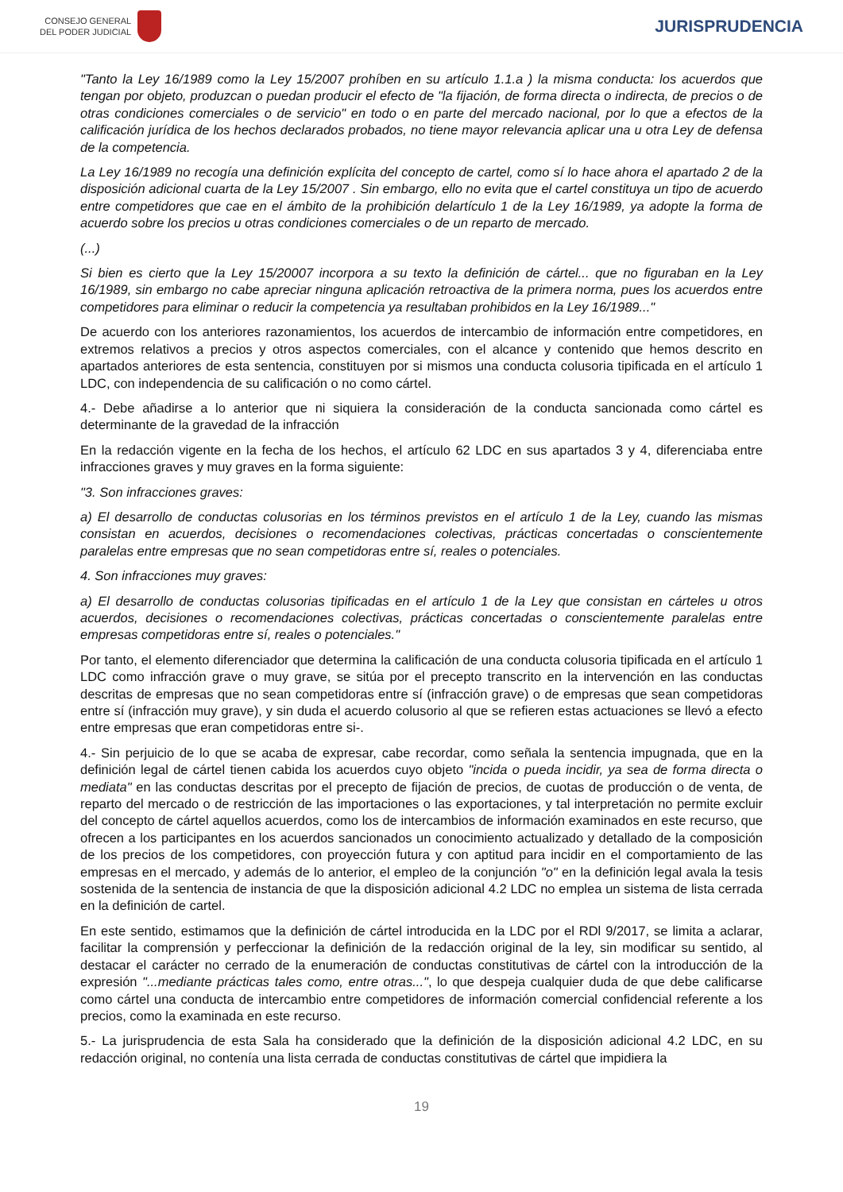CONSEJO GENERAL
DEL PODER JUDICIAL
JURISPRUDENCIA
"Tanto la Ley 16/1989 como la Ley 15/2007 prohíben en su artículo 1.1.a ) la misma conducta: los acuerdos que tengan por objeto, produzcan o puedan producir el efecto de "la fijación, de forma directa o indirecta, de precios o de otras condiciones comerciales o de servicio" en todo o en parte del mercado nacional, por lo que a efectos de la calificación jurídica de los hechos declarados probados, no tiene mayor relevancia aplicar una u otra Ley de defensa de la competencia.
La Ley 16/1989 no recogía una definición explícita del concepto de cartel, como sí lo hace ahora el apartado 2 de la disposición adicional cuarta de la Ley 15/2007 . Sin embargo, ello no evita que el cartel constituya un tipo de acuerdo entre competidores que cae en el ámbito de la prohibición delartículo 1 de la Ley 16/1989, ya adopte la forma de acuerdo sobre los precios u otras condiciones comerciales o de un reparto de mercado.
(...)
Si bien es cierto que la Ley 15/20007 incorpora a su texto la definición de cártel... que no figuraban en la Ley 16/1989, sin embargo no cabe apreciar ninguna aplicación retroactiva de la primera norma, pues los acuerdos entre competidores para eliminar o reducir la competencia ya resultaban prohibidos en la Ley 16/1989..."
De acuerdo con los anteriores razonamientos, los acuerdos de intercambio de información entre competidores, en extremos relativos a precios y otros aspectos comerciales, con el alcance y contenido que hemos descrito en apartados anteriores de esta sentencia, constituyen por si mismos una conducta colusoria tipificada en el artículo 1 LDC, con independencia de su calificación o no como cártel.
4.- Debe añadirse a lo anterior que ni siquiera la consideración de la conducta sancionada como cártel es determinante de la gravedad de la infracción
En la redacción vigente en la fecha de los hechos, el artículo 62 LDC en sus apartados 3 y 4, diferenciaba entre infracciones graves y muy graves en la forma siguiente:
"3. Son infracciones graves:
a) El desarrollo de conductas colusorias en los términos previstos en el artículo 1 de la Ley, cuando las mismas consistan en acuerdos, decisiones o recomendaciones colectivas, prácticas concertadas o conscientemente paralelas entre empresas que no sean competidoras entre sí, reales o potenciales.
4. Son infracciones muy graves:
a) El desarrollo de conductas colusorias tipificadas en el artículo 1 de la Ley que consistan en cárteles u otros acuerdos, decisiones o recomendaciones colectivas, prácticas concertadas o conscientemente paralelas entre empresas competidoras entre sí, reales o potenciales."
Por tanto, el elemento diferenciador que determina la calificación de una conducta colusoria tipificada en el artículo 1 LDC como infracción grave o muy grave, se sitúa por el precepto transcrito en la intervención en las conductas descritas de empresas que no sean competidoras entre sí (infracción grave) o de empresas que sean competidoras entre sí (infracción muy grave), y sin duda el acuerdo colusorio al que se refieren estas actuaciones se llevó a efecto entre empresas que eran competidoras entre si-.
4.- Sin perjuicio de lo que se acaba de expresar, cabe recordar, como señala la sentencia impugnada, que en la definición legal de cártel tienen cabida los acuerdos cuyo objeto "incida o pueda incidir, ya sea de forma directa o mediata" en las conductas descritas por el precepto de fijación de precios, de cuotas de producción o de venta, de reparto del mercado o de restricción de las importaciones o las exportaciones, y tal interpretación no permite excluir del concepto de cártel aquellos acuerdos, como los de intercambios de información examinados en este recurso, que ofrecen a los participantes en los acuerdos sancionados un conocimiento actualizado y detallado de la composición de los precios de los competidores, con proyección futura y con aptitud para incidir en el comportamiento de las empresas en el mercado, y además de lo anterior, el empleo de la conjunción "o" en la definición legal avala la tesis sostenida de la sentencia de instancia de que la disposición adicional 4.2 LDC no emplea un sistema de lista cerrada en la definición de cartel.
En este sentido, estimamos que la definición de cártel introducida en la LDC por el RDl 9/2017, se limita a aclarar, facilitar la comprensión y perfeccionar la definición de la redacción original de la ley, sin modificar su sentido, al destacar el carácter no cerrado de la enumeración de conductas constitutivas de cártel con la introducción de la expresión "...mediante prácticas tales como, entre otras...", lo que despeja cualquier duda de que debe calificarse como cártel una conducta de intercambio entre competidores de información comercial confidencial referente a los precios, como la examinada en este recurso.
5.- La jurisprudencia de esta Sala ha considerado que la definición de la disposición adicional 4.2 LDC, en su redacción original, no contenía una lista cerrada de conductas constitutivas de cártel que impidiera la
19